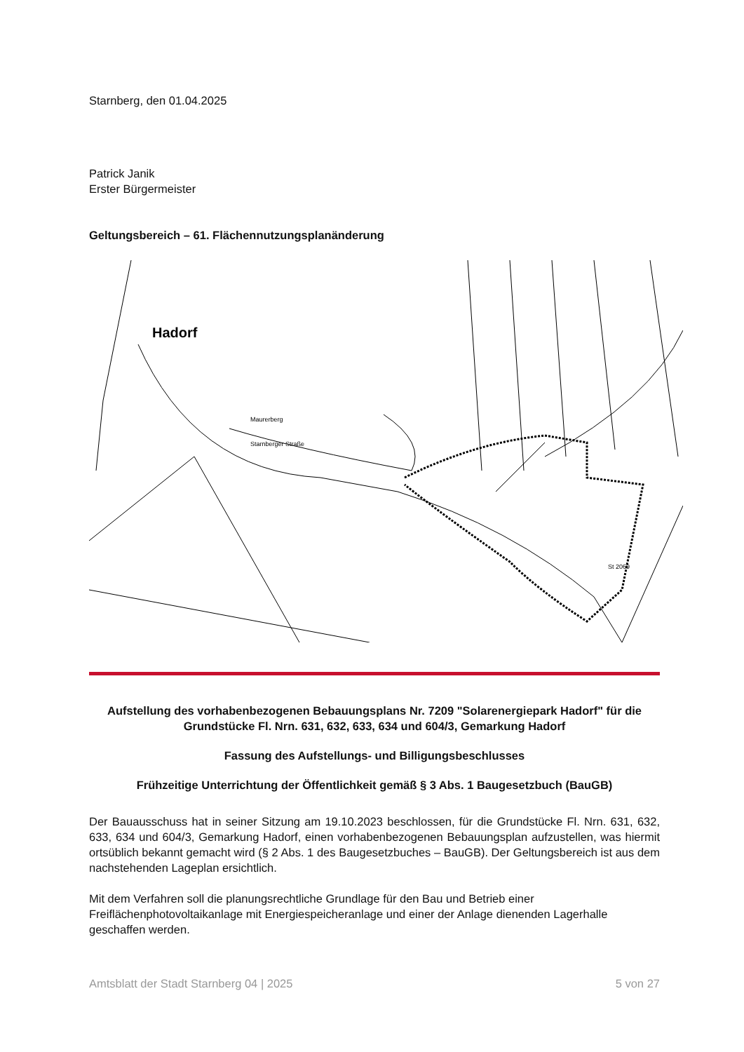Starnberg, den 01.04.2025
Patrick Janik
Erster Bürgermeister
Geltungsbereich – 61. Flächennutzungsplanänderung
Hadorf
Starnberger Straße
Maurerberg
St 2069
Aufstellung des vorhabenbezogenen Bebauungsplans Nr. 7209 "Solarenergiepark Hadorf" für die Grundstücke Fl. Nrn. 631, 632, 633, 634 und 604/3, Gemarkung Hadorf
Fassung des Aufstellungs- und Billigungsbeschlusses
Frühzeitige Unterrichtung der Öffentlichkeit gemäß § 3 Abs. 1 Baugesetzbuch (BauGB)
Der Bauausschuss hat in seiner Sitzung am 19.10.2023 beschlossen, für die Grundstücke Fl. Nrn. 631, 632, 633, 634 und 604/3, Gemarkung Hadorf, einen vorhabenbezogenen Bebauungsplan aufzustellen, was hiermit ortsüblich bekannt gemacht wird (§ 2 Abs. 1 des Baugesetzbuches – BauGB). Der Geltungsbereich ist aus dem nachstehenden Lageplan ersichtlich.
Mit dem Verfahren soll die planungsrechtliche Grundlage für den Bau und Betrieb einer Freiflächenphotovoltaikanlage mit Energiespeicheranlage und einer der Anlage dienenden Lagerhalle geschaffen werden.
Amtsblatt der Stadt Starnberg 04 | 2025 5 von 27